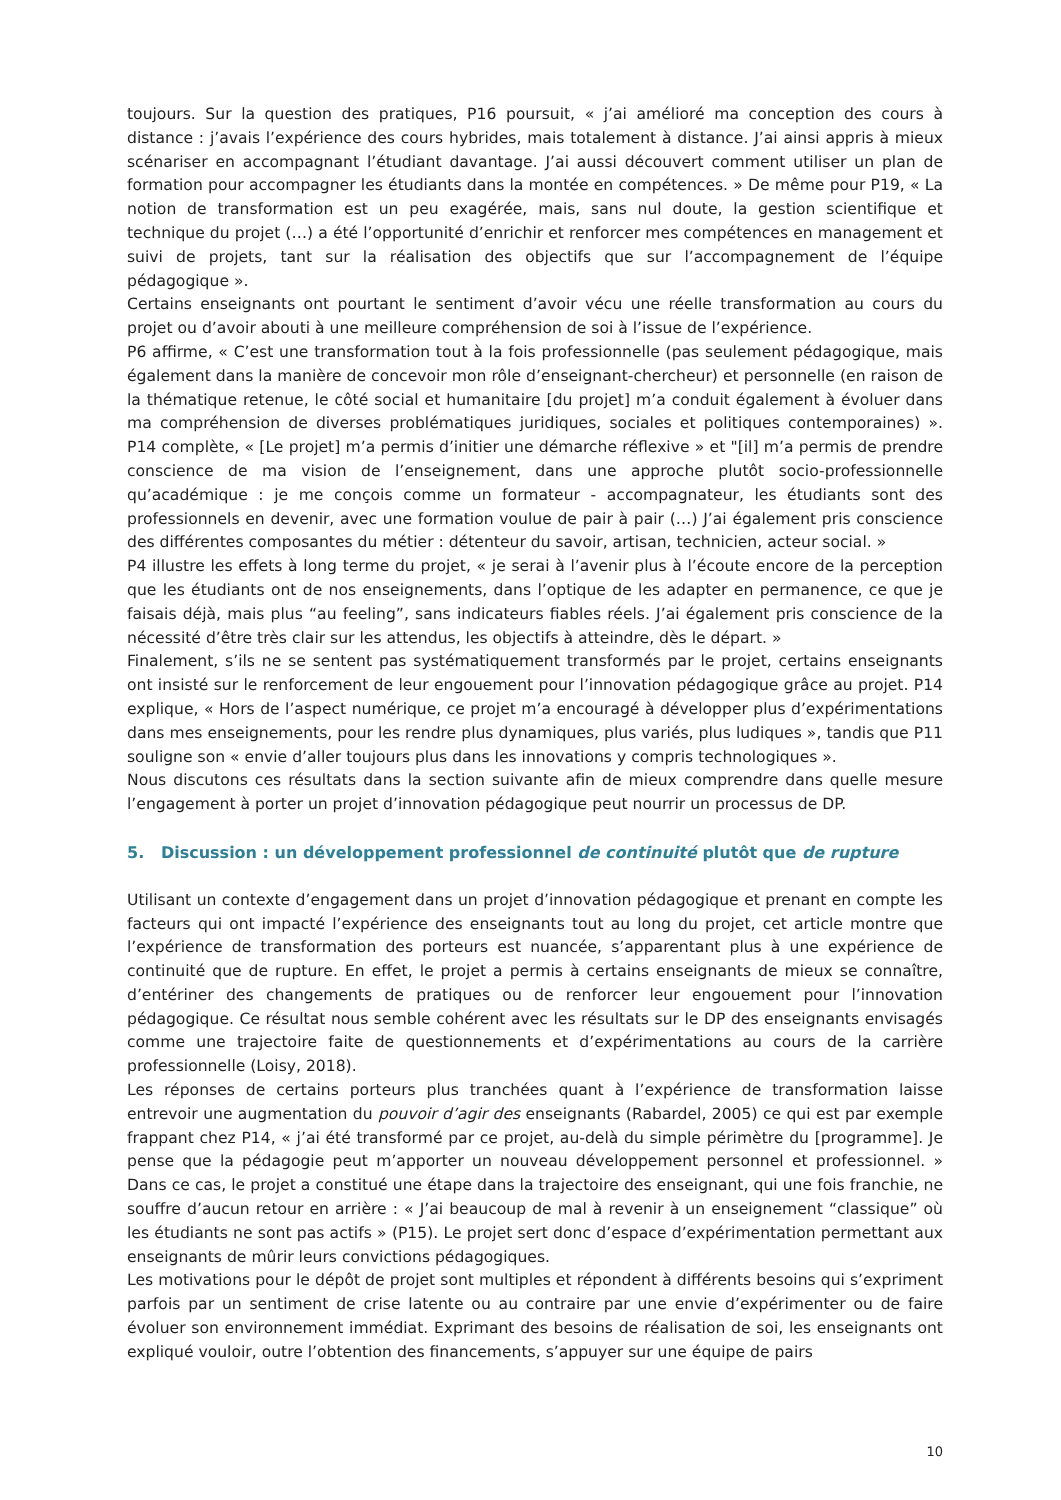toujours. Sur la question des pratiques, P16 poursuit, « j’ai amélioré ma conception des cours à distance : j’avais l’expérience des cours hybrides, mais totalement à distance. J’ai ainsi appris à mieux scénariser en accompagnant l’étudiant davantage. J’ai aussi découvert comment utiliser un plan de formation pour accompagner les étudiants dans la montée en compétences. » De même pour P19, « La notion de transformation est un peu exagérée, mais, sans nul doute, la gestion scientifique et technique du projet (…) a été l’opportunité d’enrichir et renforcer mes compétences en management et suivi de projets, tant sur la réalisation des objectifs que sur l’accompagnement de l’équipe pédagogique ».
Certains enseignants ont pourtant le sentiment d’avoir vécu une réelle transformation au cours du projet ou d’avoir abouti à une meilleure compréhension de soi à l’issue de l’expérience.
P6 affirme, « C’est une transformation tout à la fois professionnelle (pas seulement pédagogique, mais également dans la manière de concevoir mon rôle d’enseignant-chercheur) et personnelle (en raison de la thématique retenue, le côté social et humanitaire [du projet] m’a conduit également à évoluer dans ma compréhension de diverses problématiques juridiques, sociales et politiques contemporaines) ». P14 complète, « [Le projet] m’a permis d’initier une démarche réflexive » et "[il] m’a permis de prendre conscience de ma vision de l’enseignement, dans une approche plutôt socio-professionnelle qu’académique : je me conçois comme un formateur - accompagnateur, les étudiants sont des professionnels en devenir, avec une formation voulue de pair à pair (…) J’ai également pris conscience des différentes composantes du métier : détenteur du savoir, artisan, technicien, acteur social. »
P4 illustre les effets à long terme du projet, « je serai à l’avenir plus à l’écoute encore de la perception que les étudiants ont de nos enseignements, dans l’optique de les adapter en permanence, ce que je faisais déjà, mais plus “au feeling”, sans indicateurs fiables réels. J’ai également pris conscience de la nécessité d’être très clair sur les attendus, les objectifs à atteindre, dès le départ. »
Finalement, s’ils ne se sentent pas systématiquement transformés par le projet, certains enseignants ont insisté sur le renforcement de leur engouement pour l’innovation pédagogique grâce au projet. P14 explique, « Hors de l’aspect numérique, ce projet m’a encouragé à développer plus d’expérimentations dans mes enseignements, pour les rendre plus dynamiques, plus variés, plus ludiques », tandis que P11 souligne son « envie d’aller toujours plus dans les innovations y compris technologiques ».
Nous discutons ces résultats dans la section suivante afin de mieux comprendre dans quelle mesure l’engagement à porter un projet d’innovation pédagogique peut nourrir un processus de DP.
5. Discussion : un développement professionnel de continuité plutôt que de rupture
Utilisant un contexte d’engagement dans un projet d’innovation pédagogique et prenant en compte les facteurs qui ont impacté l’expérience des enseignants tout au long du projet, cet article montre que l’expérience de transformation des porteurs est nuancée, s’apparentant plus à une expérience de continuité que de rupture. En effet, le projet a permis à certains enseignants de mieux se connaître, d’entériner des changements de pratiques ou de renforcer leur engouement pour l’innovation pédagogique. Ce résultat nous semble cohérent avec les résultats sur le DP des enseignants envisagés comme une trajectoire faite de questionnements et d’expérimentations au cours de la carrière professionnelle (Loisy, 2018).
Les réponses de certains porteurs plus tranchées quant à l’expérience de transformation laisse entrevoir une augmentation du pouvoir d’agir des enseignants (Rabardel, 2005) ce qui est par exemple frappant chez P14, « j’ai été transformé par ce projet, au-delà du simple périmètre du [programme]. Je pense que la pédagogie peut m’apporter un nouveau développement personnel et professionnel. » Dans ce cas, le projet a constitué une étape dans la trajectoire des enseignant, qui une fois franchie, ne souffre d’aucun retour en arrière : « J’ai beaucoup de mal à revenir à un enseignement “classique” où les étudiants ne sont pas actifs » (P15). Le projet sert donc d’espace d’expérimentation permettant aux enseignants de mûrir leurs convictions pédagogiques.
Les motivations pour le dépôt de projet sont multiples et répondent à différents besoins qui s’expriment parfois par un sentiment de crise latente ou au contraire par une envie d’expérimenter ou de faire évoluer son environnement immédiat. Exprimant des besoins de réalisation de soi, les enseignants ont expliqué vouloir, outre l’obtention des financements, s’appuyer sur une équipe de pairs
10